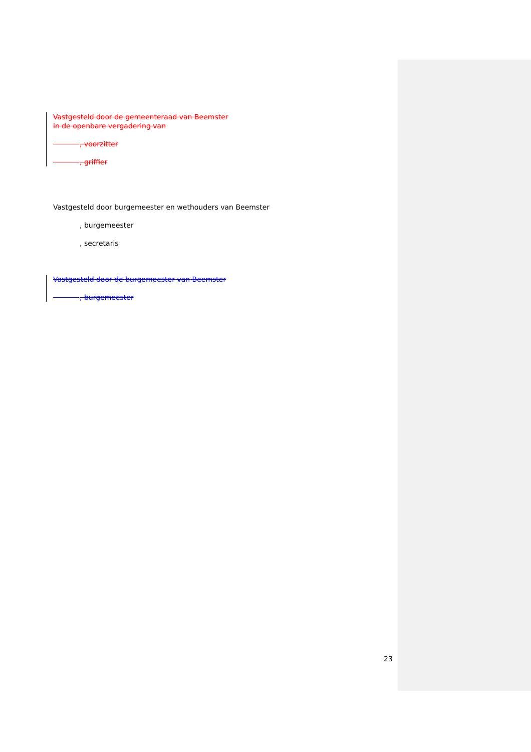Vastgesteld door de gemeenteraad van Beemster
in de openbare vergadering van
, voorzitter
, griffier
Vastgesteld door burgemeester en wethouders van Beemster
, burgemeester
, secretaris
Vastgesteld door de burgemeester van Beemster
, burgemeester
23